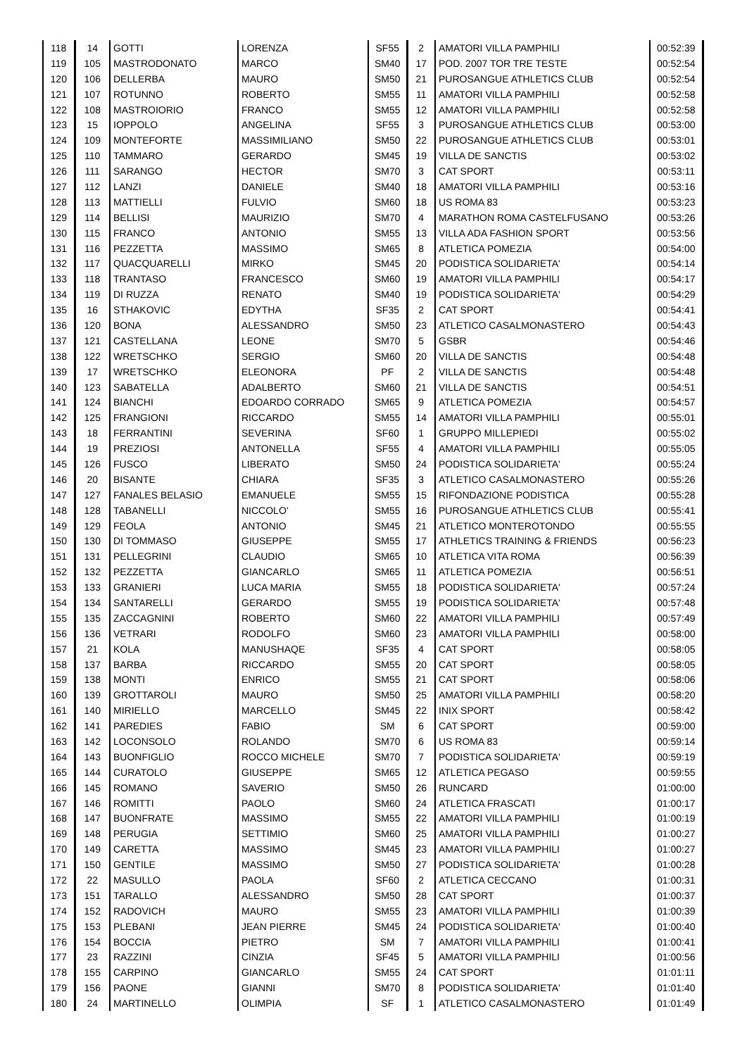| 118 | 14 | GOTTI | LORENZA | SF55 | 2 | AMATORI VILLA PAMPHILI | 00:52:39 |
| 119 | 105 | MASTRODONATO | MARCO | SM40 | 17 | POD. 2007 TOR TRE TESTE | 00:52:54 |
| 120 | 106 | DELLERBA | MAURO | SM50 | 21 | PUROSANGUE ATHLETICS CLUB | 00:52:54 |
| 121 | 107 | ROTUNNO | ROBERTO | SM55 | 11 | AMATORI VILLA PAMPHILI | 00:52:58 |
| 122 | 108 | MASTROIORIO | FRANCO | SM55 | 12 | AMATORI VILLA PAMPHILI | 00:52:58 |
| 123 | 15 | IOPPOLO | ANGELINA | SF55 | 3 | PUROSANGUE ATHLETICS CLUB | 00:53:00 |
| 124 | 109 | MONTEFORTE | MASSIMILIANO | SM50 | 22 | PUROSANGUE ATHLETICS CLUB | 00:53:01 |
| 125 | 110 | TAMMARO | GERARDO | SM45 | 19 | VILLA DE SANCTIS | 00:53:02 |
| 126 | 111 | SARANGO | HECTOR | SM70 | 3 | CAT SPORT | 00:53:11 |
| 127 | 112 | LANZI | DANIELE | SM40 | 18 | AMATORI VILLA PAMPHILI | 00:53:16 |
| 128 | 113 | MATTIELLI | FULVIO | SM60 | 18 | US ROMA 83 | 00:53:23 |
| 129 | 114 | BELLISI | MAURIZIO | SM70 | 4 | MARATHON ROMA CASTELFUSANO | 00:53:26 |
| 130 | 115 | FRANCO | ANTONIO | SM55 | 13 | VILLA ADA FASHION SPORT | 00:53:56 |
| 131 | 116 | PEZZETTA | MASSIMO | SM65 | 8 | ATLETICA POMEZIA | 00:54:00 |
| 132 | 117 | QUACQUARELLI | MIRKO | SM45 | 20 | PODISTICA SOLIDARIETA' | 00:54:14 |
| 133 | 118 | TRANTASO | FRANCESCO | SM60 | 19 | AMATORI VILLA PAMPHILI | 00:54:17 |
| 134 | 119 | DI RUZZA | RENATO | SM40 | 19 | PODISTICA SOLIDARIETA' | 00:54:29 |
| 135 | 16 | STHAKOVIC | EDYTHA | SF35 | 2 | CAT SPORT | 00:54:41 |
| 136 | 120 | BONA | ALESSANDRO | SM50 | 23 | ATLETICO CASALMONASTERO | 00:54:43 |
| 137 | 121 | CASTELLANA | LEONE | SM70 | 5 | GSBR | 00:54:46 |
| 138 | 122 | WRETSCHKO | SERGIO | SM60 | 20 | VILLA DE SANCTIS | 00:54:48 |
| 139 | 17 | WRETSCHKO | ELEONORA | PF | 2 | VILLA DE SANCTIS | 00:54:48 |
| 140 | 123 | SABATELLA | ADALBERTO | SM60 | 21 | VILLA DE SANCTIS | 00:54:51 |
| 141 | 124 | BIANCHI | EDOARDO CORRADO | SM65 | 9 | ATLETICA POMEZIA | 00:54:57 |
| 142 | 125 | FRANGIONI | RICCARDO | SM55 | 14 | AMATORI VILLA PAMPHILI | 00:55:01 |
| 143 | 18 | FERRANTINI | SEVERINA | SF60 | 1 | GRUPPO MILLEPIEDI | 00:55:02 |
| 144 | 19 | PREZIOSI | ANTONELLA | SF55 | 4 | AMATORI VILLA PAMPHILI | 00:55:05 |
| 145 | 126 | FUSCO | LIBERATO | SM50 | 24 | PODISTICA SOLIDARIETA' | 00:55:24 |
| 146 | 20 | BISANTE | CHIARA | SF35 | 3 | ATLETICO CASALMONASTERO | 00:55:26 |
| 147 | 127 | FANALES BELASIO | EMANUELE | SM55 | 15 | RIFONDAZIONE PODISTICA | 00:55:28 |
| 148 | 128 | TABANELLI | NICCOLO’ | SM55 | 16 | PUROSANGUE ATHLETICS CLUB | 00:55:41 |
| 149 | 129 | FEOLA | ANTONIO | SM45 | 21 | ATLETICO MONTEROTONDO | 00:55:55 |
| 150 | 130 | DI TOMMASO | GIUSEPPE | SM55 | 17 | ATHLETICS TRAINING & FRIENDS | 00:56:23 |
| 151 | 131 | PELLEGRINI | CLAUDIO | SM65 | 10 | ATLETICA VITA ROMA | 00:56:39 |
| 152 | 132 | PEZZETTA | GIANCARLO | SM65 | 11 | ATLETICA POMEZIA | 00:56:51 |
| 153 | 133 | GRANIERI | LUCA MARIA | SM55 | 18 | PODISTICA SOLIDARIETA' | 00:57:24 |
| 154 | 134 | SANTARELLI | GERARDO | SM55 | 19 | PODISTICA SOLIDARIETA' | 00:57:48 |
| 155 | 135 | ZACCAGNINI | ROBERTO | SM60 | 22 | AMATORI VILLA PAMPHILI | 00:57:49 |
| 156 | 136 | VETRARI | RODOLFO | SM60 | 23 | AMATORI VILLA PAMPHILI | 00:58:00 |
| 157 | 21 | KOLA | MANUSHAQE | SF35 | 4 | CAT SPORT | 00:58:05 |
| 158 | 137 | BARBA | RICCARDO | SM55 | 20 | CAT SPORT | 00:58:05 |
| 159 | 138 | MONTI | ENRICO | SM55 | 21 | CAT SPORT | 00:58:06 |
| 160 | 139 | GROTTAROLI | MAURO | SM50 | 25 | AMATORI VILLA PAMPHILI | 00:58:20 |
| 161 | 140 | MIRIELLO | MARCELLO | SM45 | 22 | INIX SPORT | 00:58:42 |
| 162 | 141 | PAREDIES | FABIO | SM | 6 | CAT SPORT | 00:59:00 |
| 163 | 142 | LOCONSOLO | ROLANDO | SM70 | 6 | US ROMA 83 | 00:59:14 |
| 164 | 143 | BUONFIGLIO | ROCCO MICHELE | SM70 | 7 | PODISTICA SOLIDARIETA' | 00:59:19 |
| 165 | 144 | CURATOLO | GIUSEPPE | SM65 | 12 | ATLETICA PEGASO | 00:59:55 |
| 166 | 145 | ROMANO | SAVERIO | SM50 | 26 | RUNCARD | 01:00:00 |
| 167 | 146 | ROMITTI | PAOLO | SM60 | 24 | ATLETICA FRASCATI | 01:00:17 |
| 168 | 147 | BUONFRATE | MASSIMO | SM55 | 22 | AMATORI VILLA PAMPHILI | 01:00:19 |
| 169 | 148 | PERUGIA | SETTIMIO | SM60 | 25 | AMATORI VILLA PAMPHILI | 01:00:27 |
| 170 | 149 | CARETTA | MASSIMO | SM45 | 23 | AMATORI VILLA PAMPHILI | 01:00:27 |
| 171 | 150 | GENTILE | MASSIMO | SM50 | 27 | PODISTICA SOLIDARIETA' | 01:00:28 |
| 172 | 22 | MASULLO | PAOLA | SF60 | 2 | ATLETICA CECCANO | 01:00:31 |
| 173 | 151 | TARALLO | ALESSANDRO | SM50 | 28 | CAT SPORT | 01:00:37 |
| 174 | 152 | RADOVICH | MAURO | SM55 | 23 | AMATORI VILLA PAMPHILI | 01:00:39 |
| 175 | 153 | PLEBANI | JEAN PIERRE | SM45 | 24 | PODISTICA SOLIDARIETA' | 01:00:40 |
| 176 | 154 | BOCCIA | PIETRO | SM | 7 | AMATORI VILLA PAMPHILI | 01:00:41 |
| 177 | 23 | RAZZINI | CINZIA | SF45 | 5 | AMATORI VILLA PAMPHILI | 01:00:56 |
| 178 | 155 | CARPINO | GIANCARLO | SM55 | 24 | CAT SPORT | 01:01:11 |
| 179 | 156 | PAONE | GIANNI | SM70 | 8 | PODISTICA SOLIDARIETA' | 01:01:40 |
| 180 | 24 | MARTINELLO | OLIMPIA | SF | 1 | ATLETICO CASALMONASTERO | 01:01:49 |